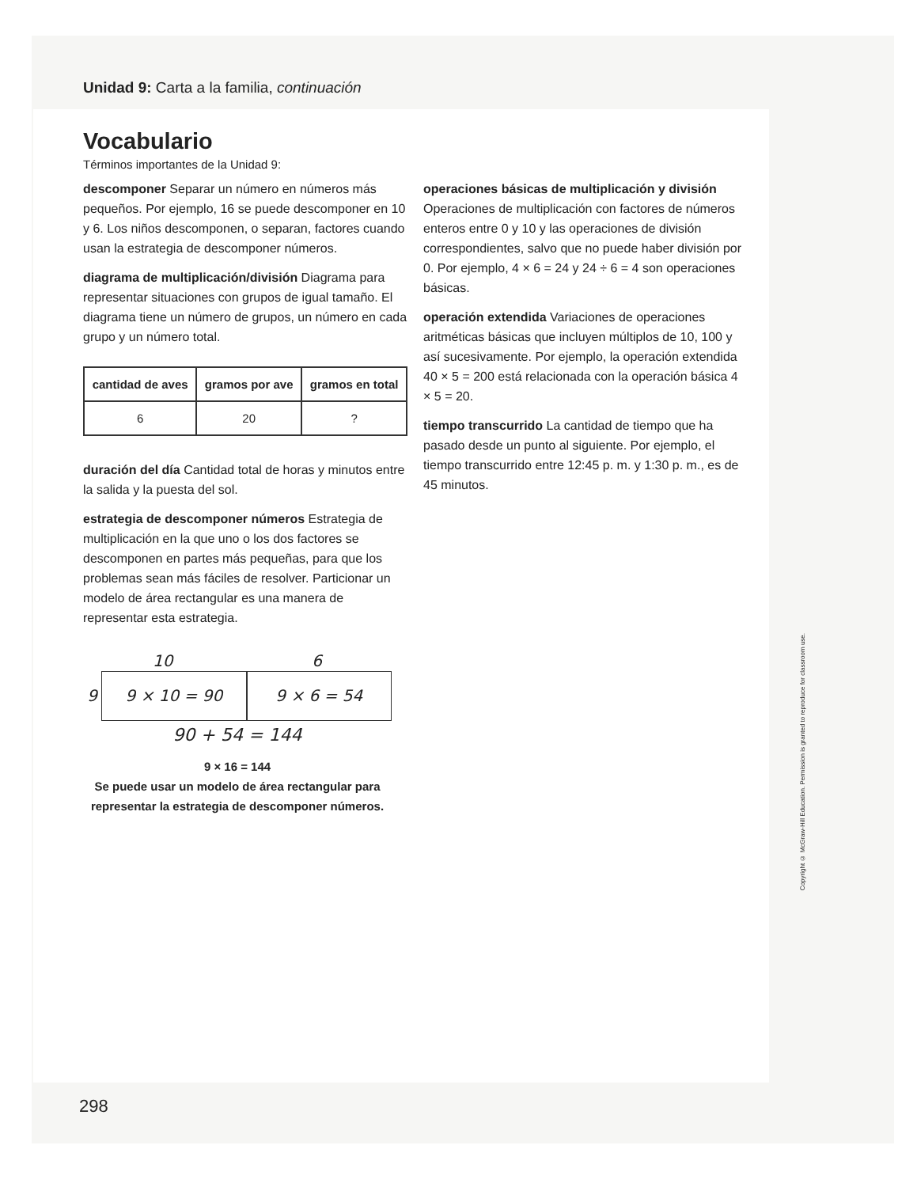Unidad 9: Carta a la familia, continuación
Vocabulario
Términos importantes de la Unidad 9:
descomponer Separar un número en números más pequeños. Por ejemplo, 16 se puede descomponer en 10 y 6. Los niños descomponen, o separan, factores cuando usan la estrategia de descomponer números.
diagrama de multiplicación/división Diagrama para representar situaciones con grupos de igual tamaño. El diagrama tiene un número de grupos, un número en cada grupo y un número total.
| cantidad de aves | gramos por ave | gramos en total |
| --- | --- | --- |
| 6 | 20 | ? |
duración del día Cantidad total de horas y minutos entre la salida y la puesta del sol.
estrategia de descomponer números Estrategia de multiplicación en la que uno o los dos factores se descomponen en partes más pequeñas, para que los problemas sean más fáciles de resolver. Particionar un modelo de área rectangular es una manera de representar esta estrategia.
10 6
9
9 × 10 = 90 9 × 6 = 54
90 + 54 = 144
9 × 16 = 144
Se puede usar un modelo de área rectangular para representar la estrategia de descomponer números.
operaciones básicas de multiplicación y división Operaciones de multiplicación con factores de números enteros entre 0 y 10 y las operaciones de división correspondientes, salvo que no puede haber división por 0. Por ejemplo, 4 × 6 = 24 y 24 ÷ 6 = 4 son operaciones básicas.
operación extendida Variaciones de operaciones aritméticas básicas que incluyen múltiplos de 10, 100 y así sucesivamente. Por ejemplo, la operación extendida 40 × 5 = 200 está relacionada con la operación básica 4 × 5 = 20.
tiempo transcurrido La cantidad de tiempo que ha pasado desde un punto al siguiente. Por ejemplo, el tiempo transcurrido entre 12:45 p. m. y 1:30 p. m., es de 45 minutos.
Copyright © McGraw-Hill Education. Permission is granted to reproduce for classroom use.
298